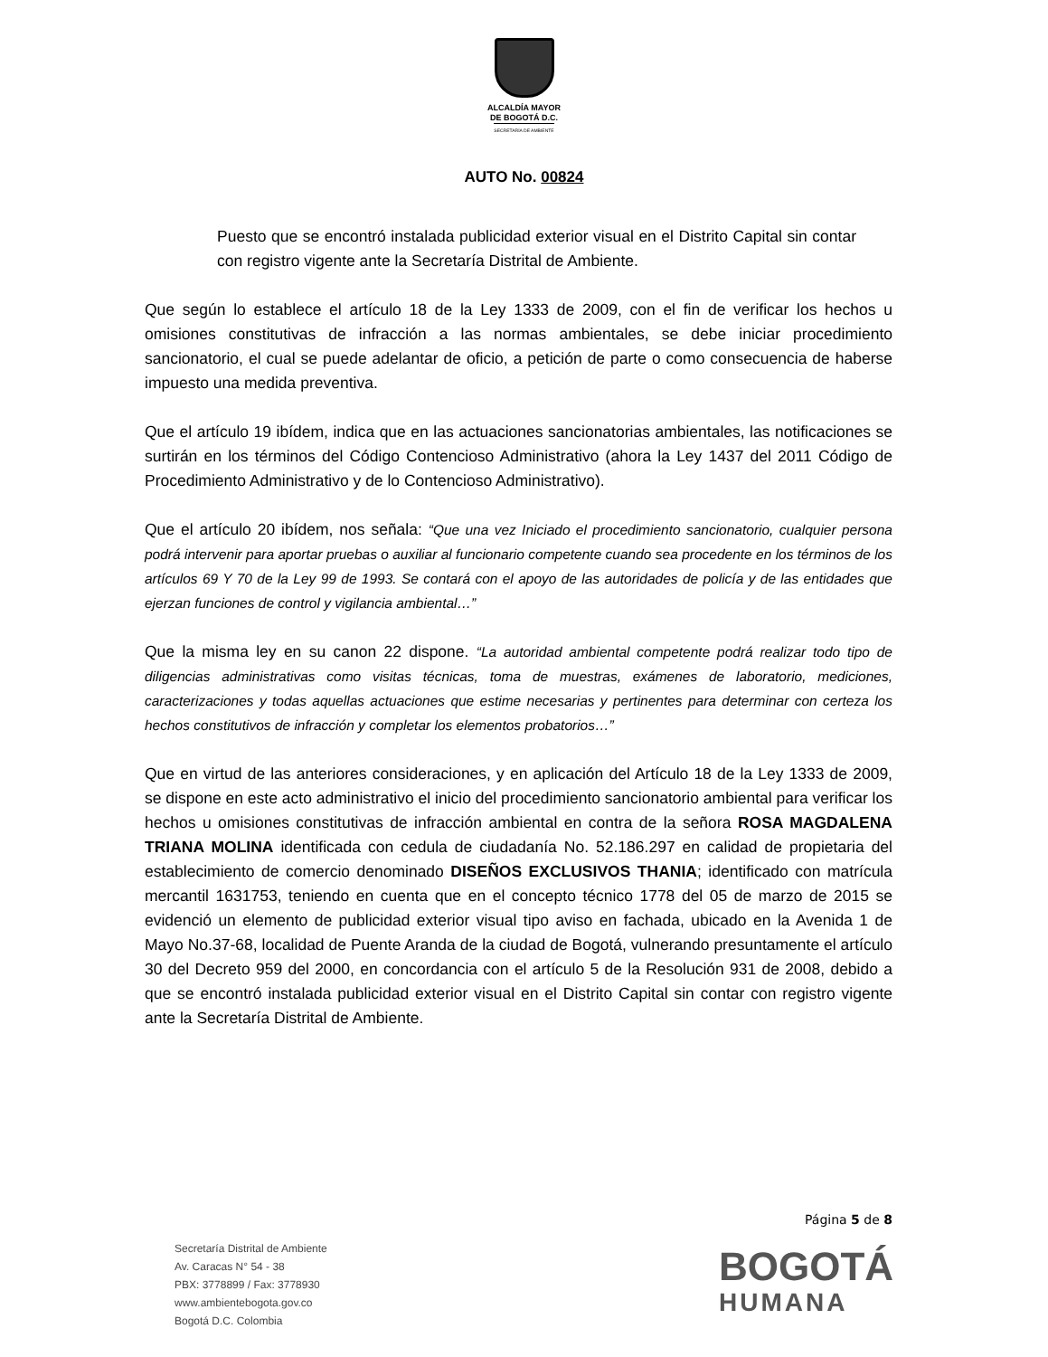ALCALDÍA MAYOR
DE BOGOTÁ D.C.
SECRETARÍA DE AMBIENTE
AUTO No. 00824
Puesto que se encontró instalada publicidad exterior visual en el Distrito Capital sin contar con registro vigente ante la Secretaría Distrital de Ambiente.
Que según lo establece el artículo 18 de la Ley 1333 de 2009, con el fin de verificar los hechos u omisiones constitutivas de infracción a las normas ambientales, se debe iniciar procedimiento sancionatorio, el cual se puede adelantar de oficio, a petición de parte o como consecuencia de haberse impuesto una medida preventiva.
Que el artículo 19 ibídem, indica que en las actuaciones sancionatorias ambientales, las notificaciones se surtirán en los términos del Código Contencioso Administrativo (ahora la Ley 1437 del 2011 Código de Procedimiento Administrativo y de lo Contencioso Administrativo).
Que el artículo 20 ibídem, nos señala: “Que una vez Iniciado el procedimiento sancionatorio, cualquier persona podrá intervenir para aportar pruebas o auxiliar al funcionario competente cuando sea procedente en los términos de los artículos 69 Y 70 de la Ley 99 de 1993. Se contará con el apoyo de las autoridades de policía y de las entidades que ejerzan funciones de control y vigilancia ambiental…”
Que la misma ley en su canon 22 dispone. “La autoridad ambiental competente podrá realizar todo tipo de diligencias administrativas como visitas técnicas, toma de muestras, exámenes de laboratorio, mediciones, caracterizaciones y todas aquellas actuaciones que estime necesarias y pertinentes para determinar con certeza los hechos constitutivos de infracción y completar los elementos probatorios…”
Que en virtud de las anteriores consideraciones, y en aplicación del Artículo 18 de la Ley 1333 de 2009, se dispone en este acto administrativo el inicio del procedimiento sancionatorio ambiental para verificar los hechos u omisiones constitutivas de infracción ambiental en contra de la señora ROSA MAGDALENA TRIANA MOLINA identificada con cedula de ciudadanía No. 52.186.297 en calidad de propietaria del establecimiento de comercio denominado DISEÑOS EXCLUSIVOS THANIA; identificado con matrícula mercantil 1631753, teniendo en cuenta que en el concepto técnico 1778 del 05 de marzo de 2015 se evidenció un elemento de publicidad exterior visual tipo aviso en fachada, ubicado en la Avenida 1 de Mayo No.37-68, localidad de Puente Aranda de la ciudad de Bogotá, vulnerando presuntamente el artículo 30 del Decreto 959 del 2000, en concordancia con el artículo 5 de la Resolución 931 de 2008, debido a que se encontró instalada publicidad exterior visual en el Distrito Capital sin contar con registro vigente ante la Secretaría Distrital de Ambiente.
Página 5 de 8
Secretaría Distrital de Ambiente
Av. Caracas N° 54 - 38
PBX: 3778899 / Fax: 3778930
www.ambientebogota.gov.co
Bogotá D.C. Colombia
BOGOTÁ
HUMANA